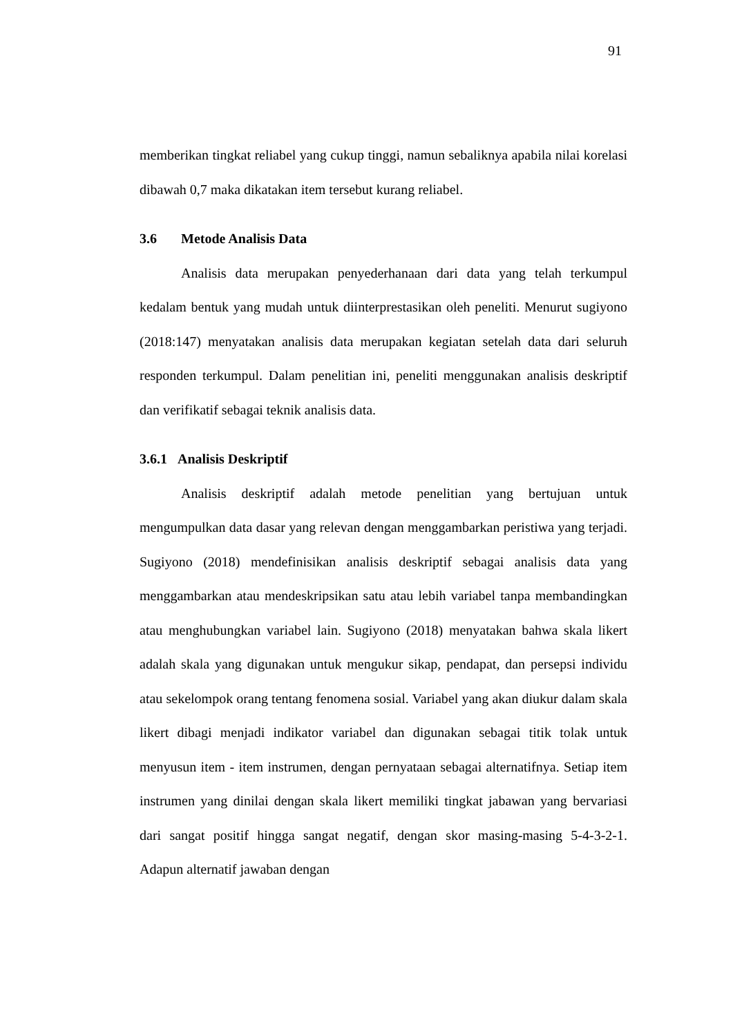91
memberikan tingkat reliabel yang cukup tinggi, namun sebaliknya apabila nilai korelasi dibawah 0,7 maka dikatakan item tersebut kurang reliabel.
3.6 Metode Analisis Data
Analisis data merupakan penyederhanaan dari data yang telah terkumpul kedalam bentuk yang mudah untuk diinterprestasikan oleh peneliti. Menurut sugiyono (2018:147) menyatakan analisis data merupakan kegiatan setelah data dari seluruh responden terkumpul. Dalam penelitian ini, peneliti menggunakan analisis deskriptif dan verifikatif sebagai teknik analisis data.
3.6.1 Analisis Deskriptif
Analisis deskriptif adalah metode penelitian yang bertujuan untuk mengumpulkan data dasar yang relevan dengan menggambarkan peristiwa yang terjadi. Sugiyono (2018) mendefinisikan analisis deskriptif sebagai analisis data yang menggambarkan atau mendeskripsikan satu atau lebih variabel tanpa membandingkan atau menghubungkan variabel lain. Sugiyono (2018) menyatakan bahwa skala likert adalah skala yang digunakan untuk mengukur sikap, pendapat, dan persepsi individu atau sekelompok orang tentang fenomena sosial. Variabel yang akan diukur dalam skala likert dibagi menjadi indikator variabel dan digunakan sebagai titik tolak untuk menyusun item - item instrumen, dengan pernyataan sebagai alternatifnya. Setiap item instrumen yang dinilai dengan skala likert memiliki tingkat jabawan yang bervariasi dari sangat positif hingga sangat negatif, dengan skor masing-masing 5-4-3-2-1. Adapun alternatif jawaban dengan